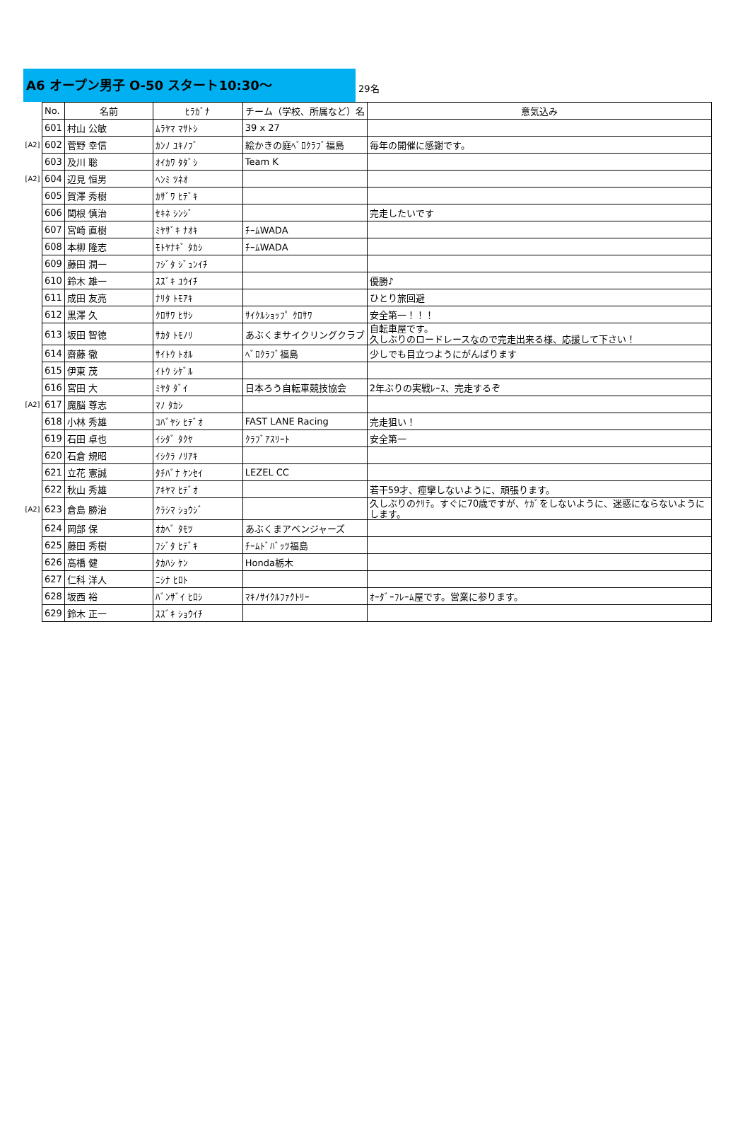A6 オープン男子 O-50 スタート10:30～
29名
| | No. | 名前 | ﾋﾗｶﾞﾅ | チーム（学校、所属など）名 | 意気込み |
| | 601 | 村山 公敏 | ﾑﾗﾔﾏ ﾏｻﾄｼ | 39 x 27 | |
| [A2] | 602 | 菅野 幸信 | ｶﾝﾉ ﾕｷﾉﾌﾞ | 絵かきの庭ﾍﾞﾛｸﾗﾌﾞ福島 | 毎年の開催に感謝です。 |
| | 603 | 及川 聡 | ｵｲｶﾜ ﾀﾀﾞｼ | Team K | |
| [A2] | 604 | 辺見 恒男 | ﾍﾝﾐ ﾂﾈｵ | | |
| | 605 | 賀澤 秀樹 | ｶｻﾞﾜ ﾋﾃﾞｷ | | |
| | 606 | 関根 慎治 | ｾｷﾈ ｼﾝｼﾞ | | 完走したいです |
| | 607 | 宮崎 直樹 | ﾐﾔｻﾞｷ ﾅｵｷ | ﾁｰﾑWADA | |
| | 608 | 本柳 隆志 | ﾓﾄﾔﾅｷﾞ ﾀｶｼ | ﾁｰﾑWADA | |
| | 609 | 藤田 潤一 | ﾌｼﾞﾀ ｼﾞｭﾝｲﾁ | | |
| | 610 | 鈴木 雄一 | ｽｽﾞｷ ﾕｳｲﾁ | | 優勝♪ |
| | 611 | 成田 友亮 | ﾅﾘﾀ ﾄﾓｱｷ | | ひとり旅回避 |
| | 612 | 黒澤 久 | ｸﾛｻﾜ ﾋｻｼ | ｻｲｸﾙｼｮｯﾌﾟ ｸﾛｻﾜ | 安全第一！！！ |
| | 613 | 坂田 智徳 | ｻｶﾀ ﾄﾓﾉﾘ | あぶくまサイクリングクラブ | 自転車屋です。 久しぶりのロードレースなので完走出来る様、応援して下さい！ |
| | 614 | 齋藤 徹 | ｻｲﾄｳ ﾄｵﾙ | ﾍﾞﾛｸﾗﾌﾞ福島 | 少しでも目立つようにがんばります |
| | 615 | 伊東 茂 | ｲﾄｳ ｼｹﾞﾙ | | |
| | 616 | 宮田 大 | ﾐﾔﾀ ﾀﾞｲ | 日本ろう自転車競技協会 | 2年ぶりの実戦ﾚｰｽ、完走するぞ |
| [A2] | 617 | 魔脳 尊志 | ﾏﾉ ﾀｶｼ | | |
| | 618 | 小林 秀雄 | ｺﾊﾞﾔｼ ﾋﾃﾞｵ | FAST LANE Racing | 完走狙い！ |
| | 619 | 石田 卓也 | ｲｼﾀﾞ ﾀｸﾔ | ｸﾗﾌﾞｱｽﾘｰﾄ | 安全第一 |
| | 620 | 石倉 規昭 | ｲｼｸﾗ ﾉﾘｱｷ | | |
| | 621 | 立花 憲誠 | ﾀﾁﾊﾞﾅ ｹﾝｾｲ | LEZEL CC | |
| | 622 | 秋山 秀雄 | ｱｷﾔﾏ ﾋﾃﾞｵ | | 若干59才、痙攣しないように、頑張ります。 |
| [A2] | 623 | 倉島 勝治 | ｸﾗｼﾏ ｼｮｳｼﾞ | | 久しぶりのｸﾘﾃ。すぐに70歳ですが、ｹｶﾞをしないように、迷惑にならないようにします。 |
| | 624 | 岡部 保 | ｵｶﾍﾞ ﾀﾓﾂ | あぶくまアベンジャーズ | |
| | 625 | 藤田 秀樹 | ﾌｼﾞﾀ ﾋﾃﾞｷ | ﾁｰﾑﾄﾞﾊﾞｯﾂ福島 | |
| | 626 | 高橋 健 | ﾀｶﾊｼ ｹﾝ | Honda栃木 | |
| | 627 | 仁科 洋人 | ﾆｼﾅ ﾋﾛﾄ | | |
| | 628 | 坂西 裕 | ﾊﾞﾝｻﾞｲ ﾋﾛｼ | ﾏｷﾉｻｲｸﾙﾌｧｸﾄﾘｰ | ｵｰﾀﾞｰﾌﾚｰﾑ屋です。営業に参ります。 |
| | 629 | 鈴木 正一 | ｽｽﾞｷ ｼｮｳｲﾁ | | |